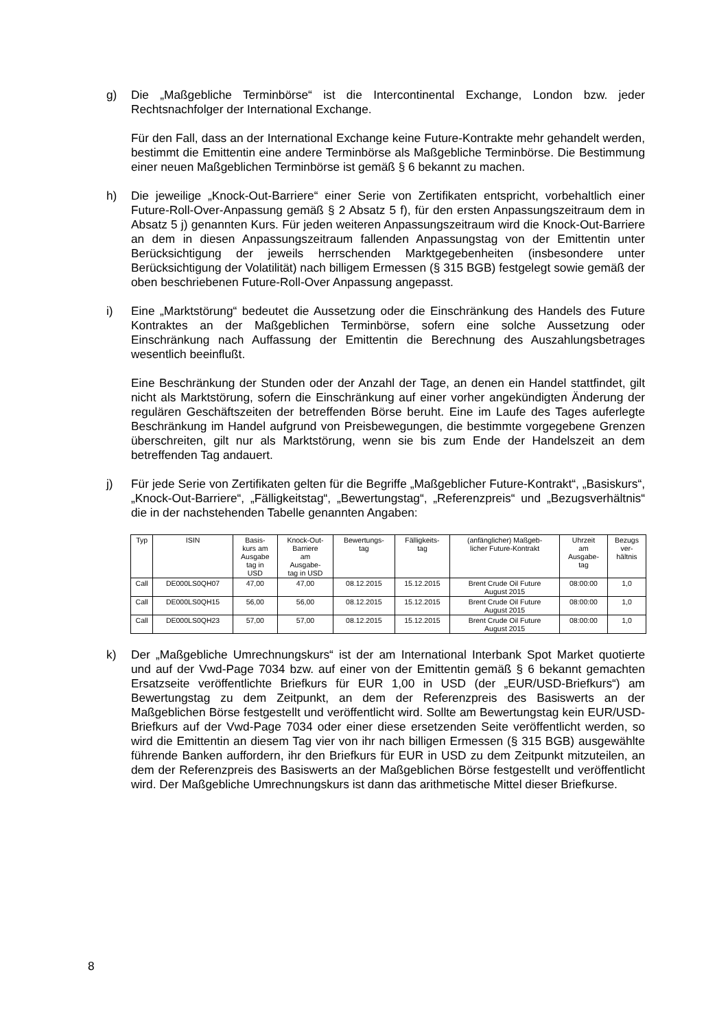g) Die „Maßgebliche Terminbörse“ ist die Intercontinental Exchange, London bzw. jeder Rechtsnachfolger der International Exchange.
Für den Fall, dass an der International Exchange keine Future-Kontrakte mehr gehandelt werden, bestimmt die Emittentin eine andere Terminbörse als Maßgebliche Terminbörse. Die Bestimmung einer neuen Maßgeblichen Terminbörse ist gemäß § 6 bekannt zu machen.
h) Die jeweilige „Knock-Out-Barriere“ einer Serie von Zertifikaten entspricht, vorbehaltlich einer Future-Roll-Over-Anpassung gemäß § 2 Absatz 5 f), für den ersten Anpassungszeitraum dem in Absatz 5 j) genannten Kurs. Für jeden weiteren Anpassungszeitraum wird die Knock-Out-Barriere an dem in diesen Anpassungszeitraum fallenden Anpassungstag von der Emittentin unter Berücksichtigung der jeweils herrschenden Marktgegebenheiten (insbesondere unter Berücksichtigung der Volatilität) nach billigem Ermessen (§ 315 BGB) festgelegt sowie gemäß der oben beschriebenen Future-Roll-Over Anpassung angepasst.
i) Eine „Marktstörung“ bedeutet die Aussetzung oder die Einschränkung des Handels des Future Kontraktes an der Maßgeblichen Terminbörse, sofern eine solche Aussetzung oder Einschränkung nach Auffassung der Emittentin die Berechnung des Auszahlungsbetrages wesentlich beeinflußt.
Eine Beschränkung der Stunden oder der Anzahl der Tage, an denen ein Handel stattfindet, gilt nicht als Marktstörung, sofern die Einschränkung auf einer vorher angekündigten Änderung der regulären Geschäftszeiten der betreffenden Börse beruht. Eine im Laufe des Tages auferlegte Beschränkung im Handel aufgrund von Preisbewegungen, die bestimmte vorgegebene Grenzen überschreiten, gilt nur als Marktstörung, wenn sie bis zum Ende der Handelszeit an dem betreffenden Tag andauert.
j) Für jede Serie von Zertifikaten gelten für die Begriffe „Maßgeblicher Future-Kontrakt“, „Basiskurs“, „Knock-Out-Barriere“, „Fälligkeitstag“, „Bewertungstag“, „Referenzpreis“ und „Bezugsverhältnis“ die in der nachstehenden Tabelle genannten Angaben:
| Typ | ISIN | Basis- kurs am Ausgabe tag in USD | Knock-Out- Barriere am Ausgabe- tag in USD | Bewertungs- tag | Fälligkeits- tag | (anfänglicher) Maßgeb- licher Future-Kontrakt | Uhrzeit am Ausgabe- tag | Bezugs ver- hältnis |
| --- | --- | --- | --- | --- | --- | --- | --- | --- |
| Call | DE000LS0QH07 | 47,00 | 47,00 | 08.12.2015 | 15.12.2015 | Brent Crude Oil Future August 2015 | 08:00:00 | 1,0 |
| Call | DE000LS0QH15 | 56,00 | 56,00 | 08.12.2015 | 15.12.2015 | Brent Crude Oil Future August 2015 | 08:00:00 | 1,0 |
| Call | DE000LS0QH23 | 57,00 | 57,00 | 08.12.2015 | 15.12.2015 | Brent Crude Oil Future August 2015 | 08:00:00 | 1,0 |
k) Der „Maßgebliche Umrechnungskurs“ ist der am International Interbank Spot Market quotierte und auf der Vwd-Page 7034 bzw. auf einer von der Emittentin gemäß § 6 bekannt gemachten Ersatzseite veröffentlichte Briefkurs für EUR 1,00 in USD (der „EUR/USD-Briefkurs“) am Bewertungstag zu dem Zeitpunkt, an dem der Referenzpreis des Basiswerts an der Maßgeblichen Börse festgestellt und veröffentlicht wird. Sollte am Bewertungstag kein EUR/USD-Briefkurs auf der Vwd-Page 7034 oder einer diese ersetzenden Seite veröffentlicht werden, so wird die Emittentin an diesem Tag vier von ihr nach billigen Ermessen (§ 315 BGB) ausgewählte führende Banken auffordern, ihr den Briefkurs für EUR in USD zu dem Zeitpunkt mitzuteilen, an dem der Referenzpreis des Basiswerts an der Maßgeblichen Börse festgestellt und veröffentlicht wird. Der Maßgebliche Umrechnungskurs ist dann das arithmetische Mittel dieser Briefkurse.
8